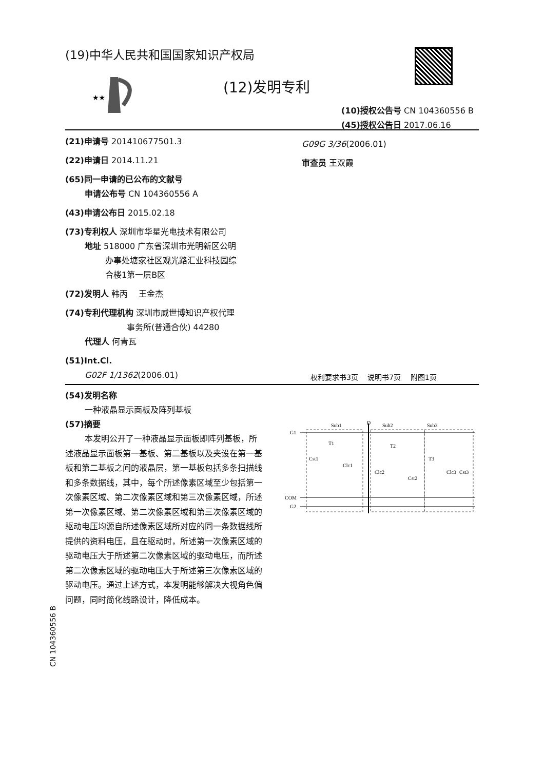(19)中华人民共和国国家知识产权局
★★
(12)发明专利
(10)授权公告号 CN 104360556 B
(45)授权公告日 2017.06.16
(21)申请号 201410677501.3
(22)申请日 2014.11.21
(65)同一申请的已公布的文献号
申请公布号 CN 104360556 A
(43)申请公布日 2015.02.18
(73)专利权人 深圳市华星光电技术有限公司
地址 518000 广东省深圳市光明新区公明
   办事处塘家社区观光路汇业科技园综
   合楼1第一层B区
(72)发明人 韩丙  王金杰
(74)专利代理机构 深圳市威世博知识产权代理
        事务所(普通合伙) 44280
代理人 何青瓦
(51)Int.Cl.
G02F 1/1362(2006.01)
G09G 3/36(2006.01)
审查员 王双霞
权利要求书3页  说明书7页  附图1页
(54)发明名称
一种液晶显示面板及阵列基板
(57)摘要
本发明公开了一种液晶显示面板即阵列基板，所述液晶显示面板第一基板、第二基板以及夹设在第一基板和第二基板之间的液晶层，第一基板包括多条扫描线和多条数据线，其中，每个所述像素区域至少包括第一次像素区域、第二次像素区域和第三次像素区域，所述第一次像素区域、第二次像素区域和第三次像素区域的驱动电压均源自所述像素区域所对应的同一条数据线所提供的资料电压，且在驱动时，所述第一次像素区域的驱动电压大于所述第二次像素区域的驱动电压，而所述第二次像素区域的驱动电压大于所述第三次像素区域的驱动电压。通过上述方式，本发明能够解决大视角色偏问题，同时简化线路设计，降低成本。
Sub1
D
Sub2
Sub3
G1
COM
G2
T1
T2
T3
Cst1
Clc1
Clc2
Cst2
Clc3
Cst3
CN 104360556 B